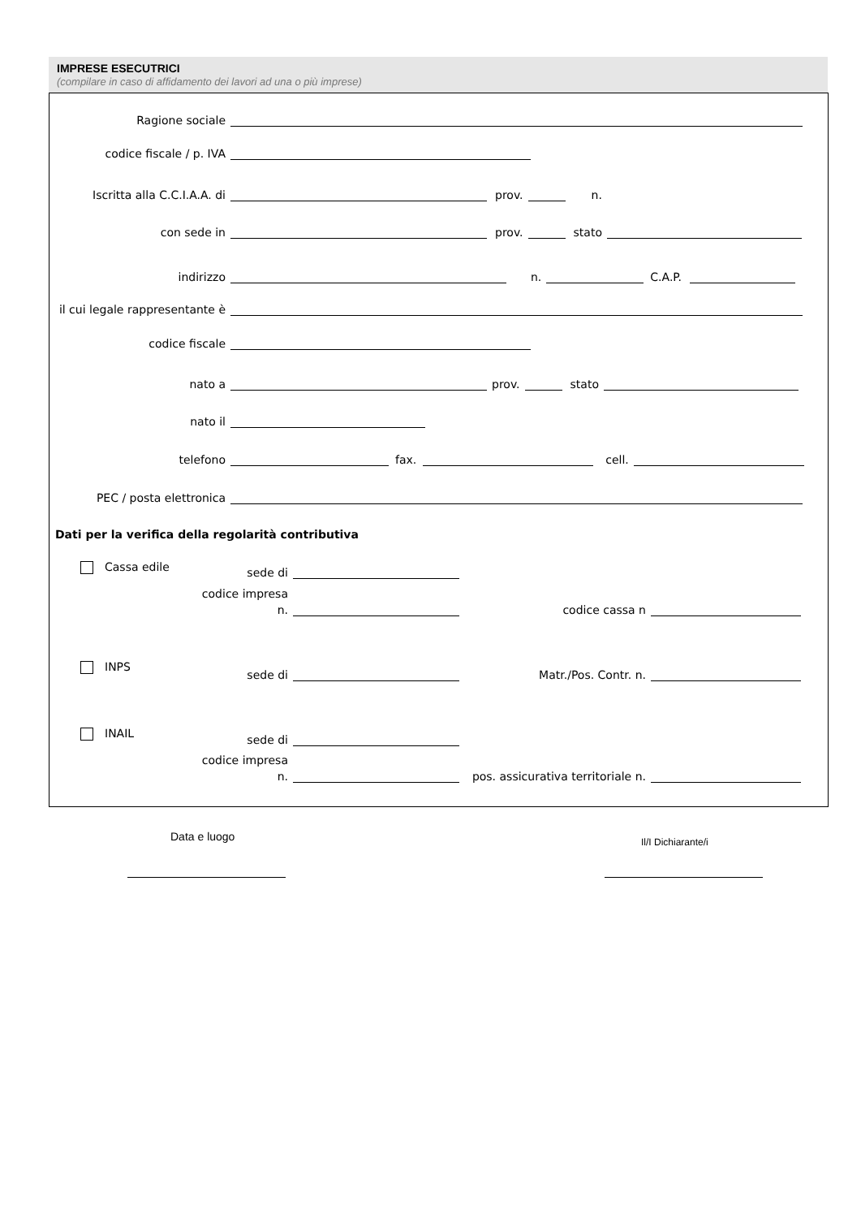IMPRESE ESECUTRICI
(compilare in caso di affidamento dei lavori ad una o più imprese)
Ragione sociale
codice fiscale / p. IVA
Iscritta alla C.C.I.A.A. di prov. n.
con sede in prov. stato
indirizzo n. C.A.P.
il cui legale rappresentante è
codice fiscale
nato a prov. stato
nato il
telefono fax. cell.
PEC / posta elettronica
Dati per la verifica della regolarità contributiva
Cassa edile
sede di
codice impresa
n. codice cassa n
INPS
sede di Matr./Pos. Contr. n.
INAIL
sede di
codice impresa
n. pos. assicurativa territoriale n.
Data e luogo Il/I Dichiarante/i